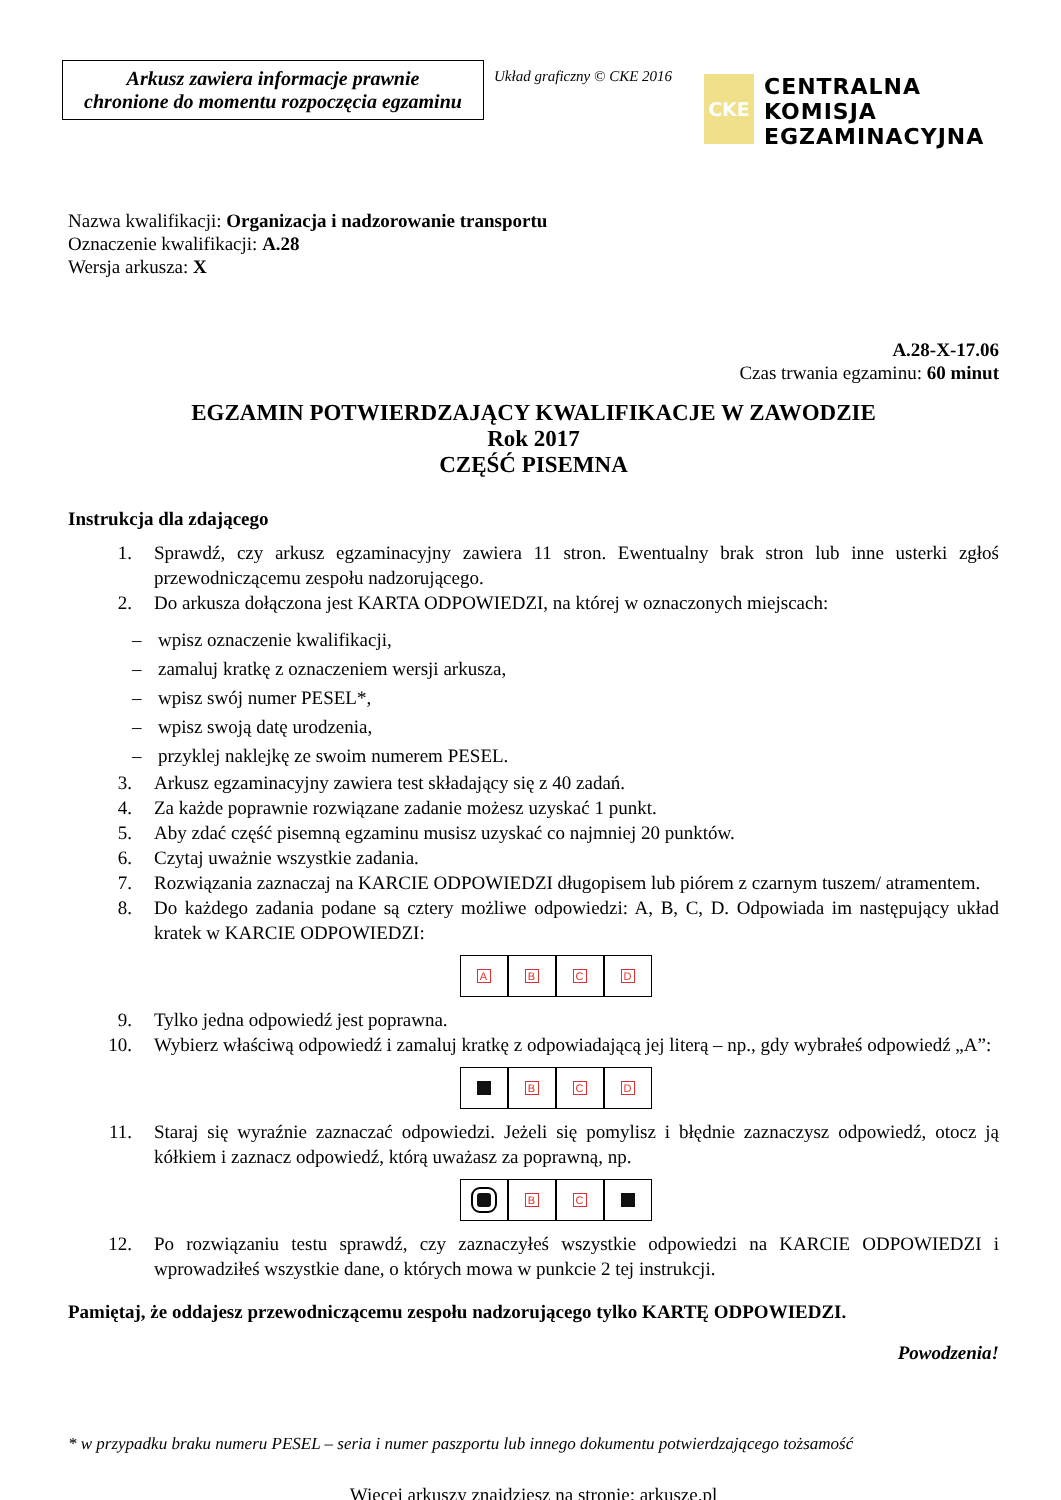Arkusz zawiera informacje prawnie
chronione do momentu rozpoczęcia egzaminu
Układ graficzny © CKE 2016
CKE
CENTRALNA
KOMISJA
EGZAMINACYJNA
Nazwa kwalifikacji: Organizacja i nadzorowanie transportu
Oznaczenie kwalifikacji: A.28
Wersja arkusza: X
A.28-X-17.06
Czas trwania egzaminu: 60 minut
EGZAMIN POTWIERDZAJĄCY KWALIFIKACJE W ZAWODZIE
Rok 2017
CZĘŚĆ PISEMNA
Instrukcja dla zdającego
1. Sprawdź, czy arkusz egzaminacyjny zawiera 11 stron. Ewentualny brak stron lub inne usterki zgłoś przewodniczącemu zespołu nadzorującego.
2. Do arkusza dołączona jest KARTA ODPOWIEDZI, na której w oznaczonych miejscach:
– wpisz oznaczenie kwalifikacji,
– zamaluj kratkę z oznaczeniem wersji arkusza,
– wpisz swój numer PESEL*,
– wpisz swoją datę urodzenia,
– przyklej naklejkę ze swoim numerem PESEL.
3. Arkusz egzaminacyjny zawiera test składający się z 40 zadań.
4. Za każde poprawnie rozwiązane zadanie możesz uzyskać 1 punkt.
5. Aby zdać część pisemną egzaminu musisz uzyskać co najmniej 20 punktów.
6. Czytaj uważnie wszystkie zadania.
7. Rozwiązania zaznaczaj na KARCIE ODPOWIEDZI długopisem lub piórem z czarnym tuszem/ atramentem.
8. Do każdego zadania podane są cztery możliwe odpowiedzi: A, B, C, D. Odpowiada im następujący układ kratek w KARCIE ODPOWIEDZI:
A B C D
9. Tylko jedna odpowiedź jest poprawna.
10. Wybierz właściwą odpowiedź i zamaluj kratkę z odpowiadającą jej literą – np., gdy wybrałeś odpowiedź „A”:
B C D
11. Staraj się wyraźnie zaznaczać odpowiedzi. Jeżeli się pomylisz i błędnie zaznaczysz odpowiedź, otocz ją kółkiem i zaznacz odpowiedź, którą uważasz za poprawną, np.
B C
12. Po rozwiązaniu testu sprawdź, czy zaznaczyłeś wszystkie odpowiedzi na KARCIE ODPOWIEDZI i wprowadziłeś wszystkie dane, o których mowa w punkcie 2 tej instrukcji.
Pamiętaj, że oddajesz przewodniczącemu zespołu nadzorującego tylko KARTĘ ODPOWIEDZI.
Powodzenia!
* w przypadku braku numeru PESEL – seria i numer paszportu lub innego dokumentu potwierdzającego tożsamość
Więcej arkuszy znajdziesz na stronie: arkusze.pl